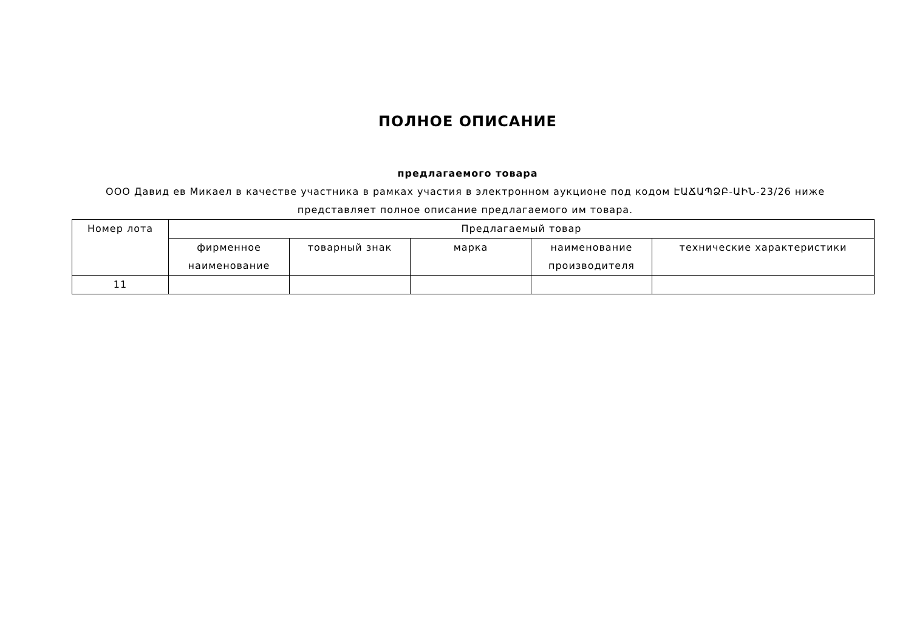ПОЛНОЕ ОПИСАНИЕ
предлагаемого товара
ООО Давид ев Микаел в качестве участника в рамках участия в электронном аукционе под кодом ԷԱՃԱՊՁԲ-ԱԻՆ-23/26 ниже представляет полное описание предлагаемого им товара.
| Номер лота | Предлагаемый товар | | | | |
| --- | --- | --- | --- | --- | --- |
| | фирменное наименование | товарный знак | марка | наименование производителя | технические характеристики |
| 11 | | | | | |